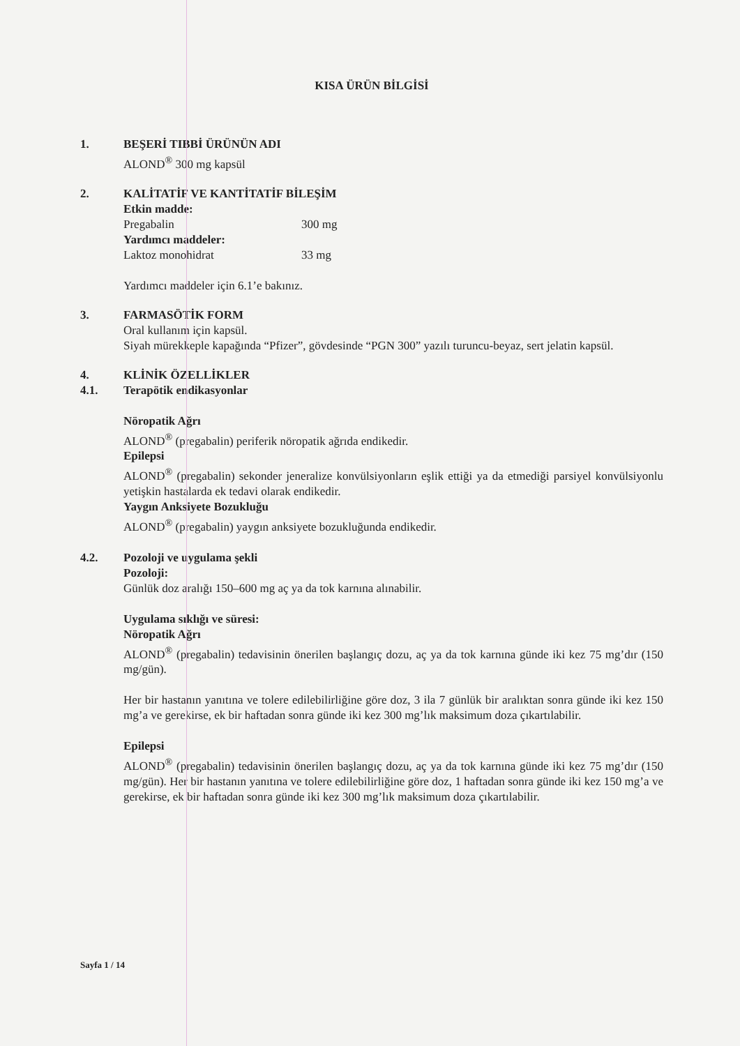KISA ÜRÜN BİLGİSİ
1. BEŞERİ TIBBİ ÜRÜNÜN ADI
ALOND<sup>®</sup> 300 mg kapsül
2. KALİTATİF VE KANTİTATİF BİLEŞİM
Etkin madde:
Pregabalin 300 mg
Yardımcı maddeler:
Laktoz monohidrat 33 mg
Yardımcı maddeler için 6.1’e bakınız.
3. FARMASÖTİK FORM
Oral kullanım için kapsül.
Siyah mürekkeple kapağında “Pfizer”, gövdesinde “PGN 300” yazılı turuncu-beyaz, sert jelatin kapsül.
4.
4.1.
KLİNİK ÖZELLİKLER
Terapötik endikasyonlar
Nöropatik Ağrı
ALOND<sup>®</sup> (pregabalin) periferik nöropatik ağrıda endikedir.
Epilepsi
ALOND<sup>®</sup> (pregabalin) sekonder jeneralize konvülsiyonların eşlik ettiği ya da etmediği parsiyel konvülsiyonlu yetişkin hastalarda ek tedavi olarak endikedir.
Yaygın Anksiyete Bozukluğu
ALOND<sup>®</sup> (pregabalin) yaygın anksiyete bozukluğunda endikedir.
4.2. Pozoloji ve uygulama şekli
Pozoloji:
Günlük doz aralığı 150–600 mg aç ya da tok karnına alınabilir.
Uygulama sıklığı ve süresi:
Nöropatik Ağrı
ALOND<sup>®</sup> (pregabalin) tedavisinin önerilen başlangıç dozu, aç ya da tok karnına günde iki kez 75 mg’dır (150 mg/gün).
Her bir hastanın yanıtına ve tolere edilebilirliğine göre doz, 3 ila 7 günlük bir aralıktan sonra günde iki kez 150 mg’a ve gerekirse, ek bir haftadan sonra günde iki kez 300 mg’lık maksimum doza çıkartılabilir.
Epilepsi
ALOND<sup>®</sup> (pregabalin) tedavisinin önerilen başlangıç dozu, aç ya da tok karnına günde iki kez 75 mg’dır (150 mg/gün). Her bir hastanın yanıtına ve tolere edilebilirliğine göre doz, 1 haftadan sonra günde iki kez 150 mg’a ve gerekirse, ek bir haftadan sonra günde iki kez 300 mg’lık maksimum doza çıkartılabilir.
Sayfa 1 / 14